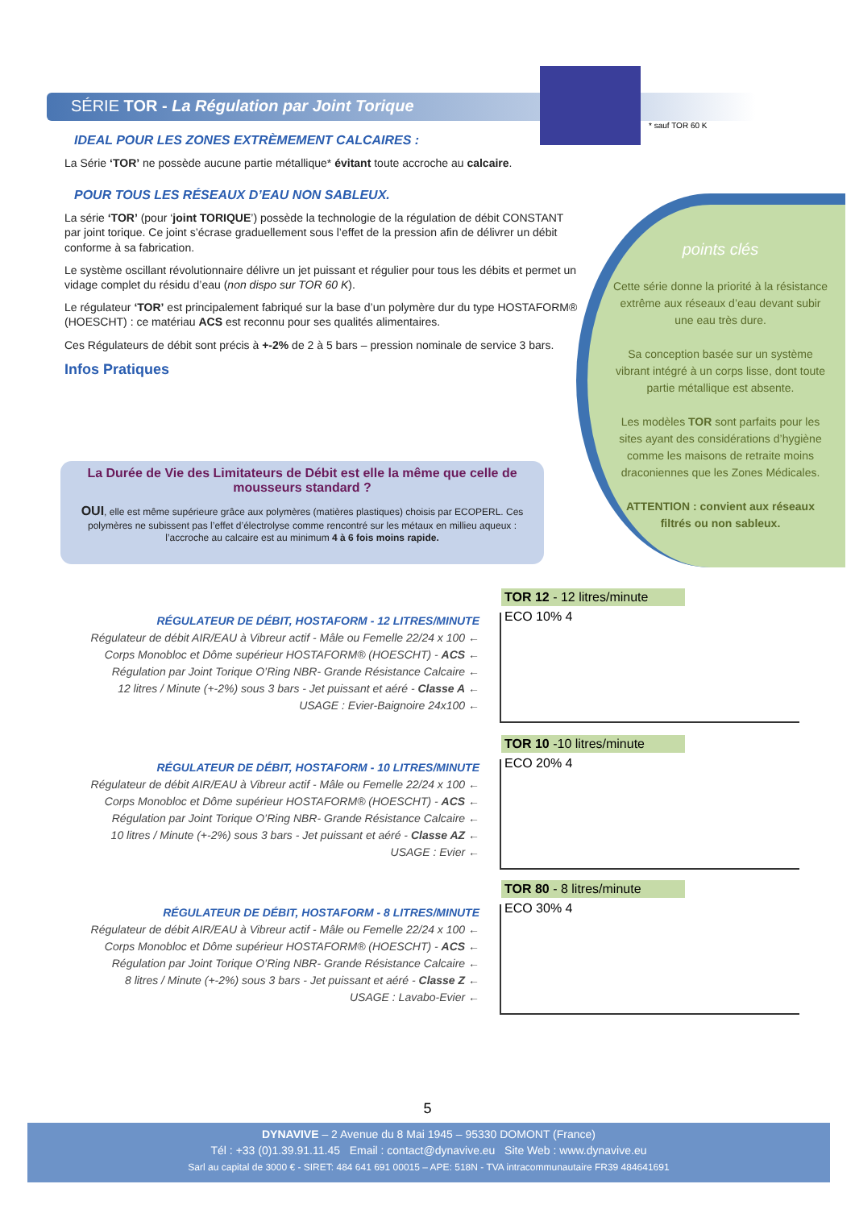SÉRIE TOR - La Régulation par Joint Torique
IDEAL POUR LES ZONES EXTRÈMEMENT CALCAIRES :
La Série ‘TOR’ ne possède aucune partie métallique* évitant toute accroche au calcaire.
POUR TOUS LES RÉSEAUX D’EAU NON SABLEUX.
La série ‘TOR’ (pour ‘joint TORIQUE’) possède la technologie de la régulation de débit CONSTANT par joint torique. Ce joint s’écrase graduellement sous l’effet de la pression afin de délivrer un débit conforme à sa fabrication.
Le système oscillant révolutionnaire délivre un jet puissant et régulier pour tous les débits et permet un vidage complet du résidu d’eau (non dispo sur TOR 60 K).
Le régulateur ‘TOR’ est principalement fabriqué sur la base d’un polymère dur du type HOSTAFORM® (HOESCHT) : ce matériau ACS est reconnu pour ses qualités alimentaires.
Ces Régulateurs de débit sont précis à +-2% de 2 à 5 bars – pression nominale de service 3 bars.
Infos Pratiques
* sauf TOR 60 K
points clés
Cette série donne la priorité à la résistance extrême aux réseaux d’eau devant subir une eau très dure.
Sa conception basée sur un système vibrant intégré à un corps lisse, dont toute partie métallique est absente.
Les modèles TOR sont parfaits pour les sites ayant des considérations d’hygiène comme les maisons de retraite moins draconiennes que les Zones Médicales.
ATTENTION : convient aux réseaux filtrés ou non sableux.
La Durée de Vie des Limitateurs de Débit est elle la même que celle de mousseurs standard ?
OUI, elle est même supérieure grâce aux polymères (matières plastiques) choisis par ECOPERL. Ces polymères ne subissent pas l’effet d’électrolyse comme rencontré sur les métaux en millieu aqueux : l’accroche au calcaire est au minimum 4 à 6 fois moins rapide.
RÉGULATEUR DE DÉBIT, HOSTAFORM - 12 LITRES/MINUTE
Régulateur de débit AIR/EAU à Vibreur actif - Mâle ou Femelle 22/24 x 100 ←
Corps Monobloc et Dôme supérieur HOSTAFORM® (HOESCHT) - ACS ←
Régulation par Joint Torique O’Ring NBR- Grande Résistance Calcaire ←
12 litres / Minute (+-2%) sous 3 bars - Jet puissant et aéré - Classe A ←
USAGE : Evier-Baignoire 24x100 ←
TOR 12 - 12 litres/minute
ECO 10% 4
RÉGULATEUR DE DÉBIT, HOSTAFORM - 10 LITRES/MINUTE
Régulateur de débit AIR/EAU à Vibreur actif - Mâle ou Femelle 22/24 x 100 ←
Corps Monobloc et Dôme supérieur HOSTAFORM® (HOESCHT) - ACS ←
Régulation par Joint Torique O’Ring NBR- Grande Résistance Calcaire ←
10 litres / Minute (+-2%) sous 3 bars - Jet puissant et aéré - Classe AZ ←
USAGE : Evier ←
TOR 10 -10 litres/minute
ECO 20% 4
RÉGULATEUR DE DÉBIT, HOSTAFORM - 8 LITRES/MINUTE
Régulateur de débit AIR/EAU à Vibreur actif - Mâle ou Femelle 22/24 x 100 ←
Corps Monobloc et Dôme supérieur HOSTAFORM® (HOESCHT) - ACS ←
Régulation par Joint Torique O’Ring NBR- Grande Résistance Calcaire ←
8 litres / Minute (+-2%) sous 3 bars - Jet puissant et aéré - Classe Z ←
USAGE : Lavabo-Evier ←
TOR 80 - 8 litres/minute
ECO 30% 4
5
DYNAVIVE – 2 Avenue du 8 Mai 1945 – 95330 DOMONT (France)
Tél : +33 (0)1.39.91.11.45 Email : contact@dynavive.eu Site Web : www.dynavive.eu
Sarl au capital de 3000 € - SIRET: 484 641 691 00015 – APE: 518N - TVA intracommunautaire FR39 484641691